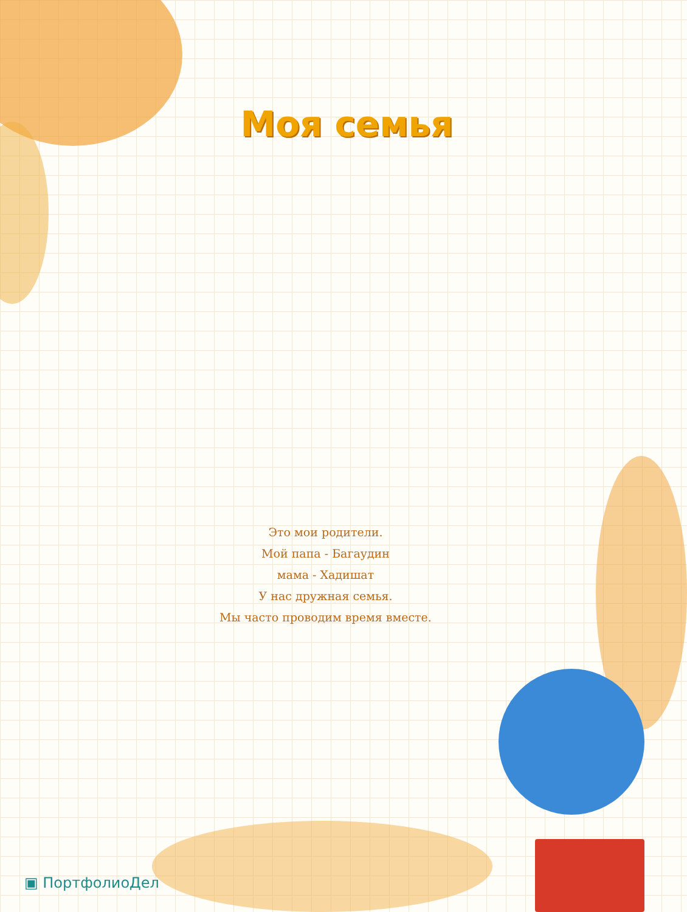Моя семья
Это мои родители.
Мой папа - Багаудин
мама - Хадишат
У нас дружная семья.
Мы часто проводим время вместе.
▣ ПортфолиоДел